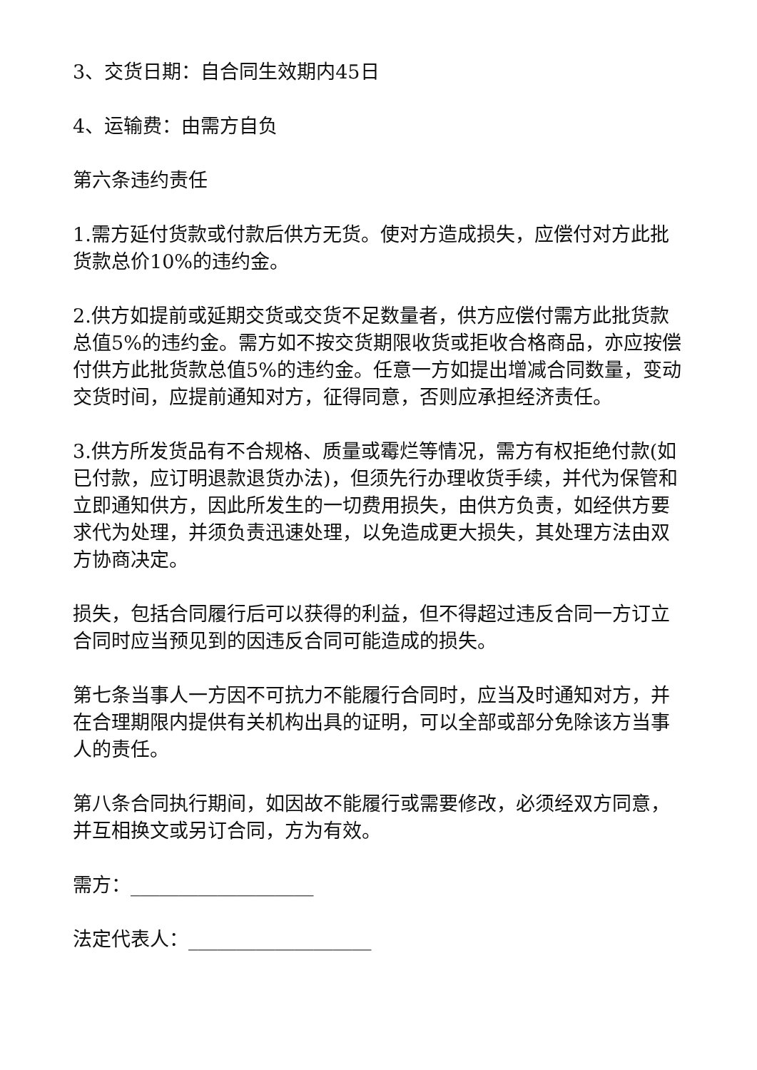3、交货日期：自合同生效期内45日
4、运输费：由需方自负
第六条违约责任
1.需方延付货款或付款后供方无货。使对方造成损失，应偿付对方此批货款总价10%的违约金。
2.供方如提前或延期交货或交货不足数量者，供方应偿付需方此批货款总值5%的违约金。需方如不按交货期限收货或拒收合格商品，亦应按偿付供方此批货款总值5%的违约金。任意一方如提出增减合同数量，变动交货时间，应提前通知对方，征得同意，否则应承担经济责任。
3.供方所发货品有不合规格、质量或霉烂等情况，需方有权拒绝付款(如已付款，应订明退款退货办法)，但须先行办理收货手续，并代为保管和立即通知供方，因此所发生的一切费用损失，由供方负责，如经供方要求代为处理，并须负责迅速处理，以免造成更大损失，其处理方法由双方协商决定。
损失，包括合同履行后可以获得的利益，但不得超过违反合同一方订立合同时应当预见到的因违反合同可能造成的损失。
第七条当事人一方因不可抗力不能履行合同时，应当及时通知对方，并在合理期限内提供有关机构出具的证明，可以全部或部分免除该方当事人的责任。
第八条合同执行期间，如因故不能履行或需要修改，必须经双方同意，并互相换文或另订合同，方为有效。
需方：___________________
法定代表人：___________________